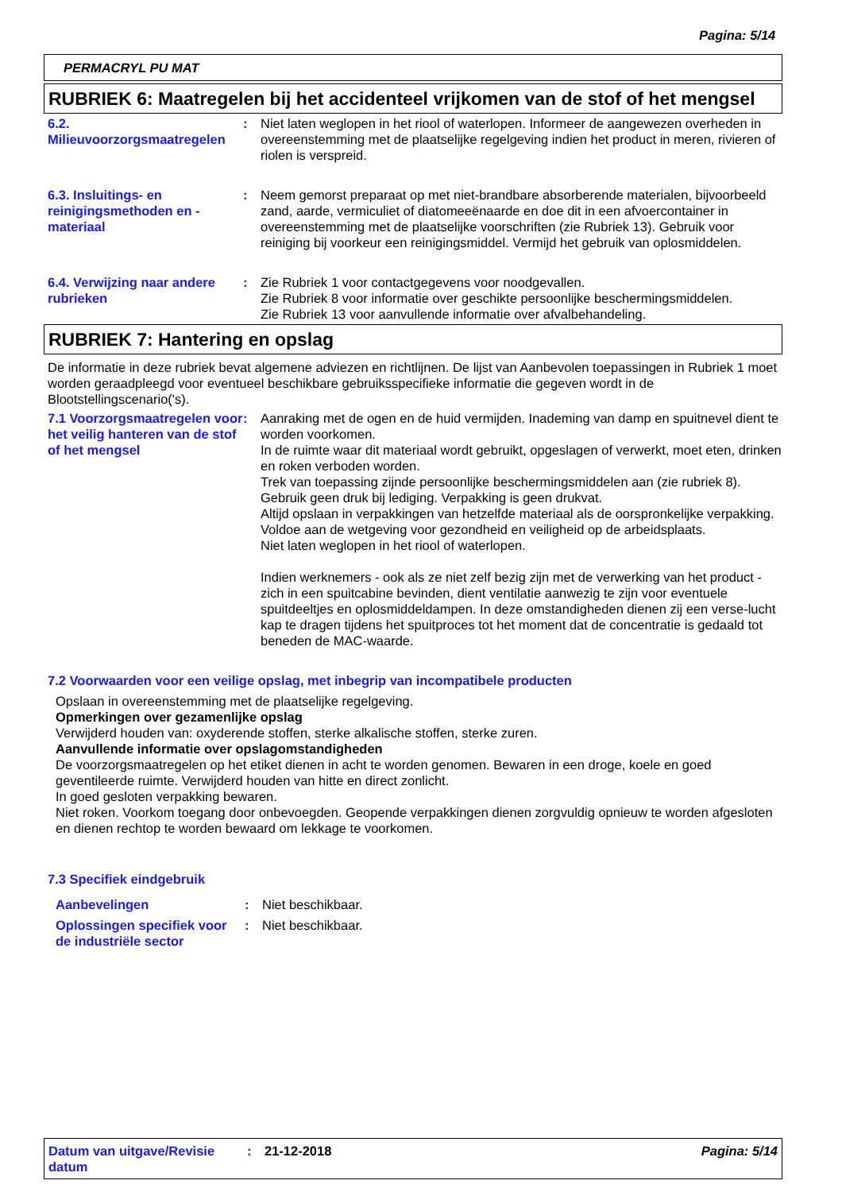Pagina: 5/14
PERMACRYL PU MAT
RUBRIEK 6: Maatregelen bij het accidenteel vrijkomen van de stof of het mengsel
6.2. Milieuvoorzorgsmaatregelen
: Niet laten weglopen in het riool of waterlopen. Informeer de aangewezen overheden in overeenstemming met de plaatselijke regelgeving indien het product in meren, rivieren of riolen is verspreid.
6.3. Insluitings- en reinigingsmethoden en - materiaal
: Neem gemorst preparaat op met niet-brandbare absorberende materialen, bijvoorbeeld zand, aarde, vermiculiet of diatomeeënaarde en doe dit in een afvoercontainer in overeenstemming met de plaatselijke voorschriften (zie Rubriek 13). Gebruik voor reiniging bij voorkeur een reinigingsmiddel. Vermijd het gebruik van oplosmiddelen.
6.4. Verwijzing naar andere rubrieken
: Zie Rubriek 1 voor contactgegevens voor noodgevallen.
Zie Rubriek 8 voor informatie over geschikte persoonlijke beschermingsmiddelen.
Zie Rubriek 13 voor aanvullende informatie over afvalbehandeling.
RUBRIEK 7: Hantering en opslag
De informatie in deze rubriek bevat algemene adviezen en richtlijnen. De lijst van Aanbevolen toepassingen in Rubriek 1 moet worden geraadpleegd voor eventueel beschikbare gebruiksspecifieke informatie die gegeven wordt in de Blootstellingscenario('s).
7.1 Voorzorgsmaatregelen voor het veilig hanteren van de stof of het mengsel
: Aanraking met de ogen en de huid vermijden. Inademing van damp en spuitnevel dient te worden voorkomen.
In de ruimte waar dit materiaal wordt gebruikt, opgeslagen of verwerkt, moet eten, drinken en roken verboden worden.
Trek van toepassing zijnde persoonlijke beschermingsmiddelen aan (zie rubriek 8).
Gebruik geen druk bij lediging. Verpakking is geen drukvat.
Altijd opslaan in verpakkingen van hetzelfde materiaal als de oorspronkelijke verpakking.
Voldoe aan de wetgeving voor gezondheid en veiligheid op de arbeidsplaats.
Niet laten weglopen in het riool of waterlopen.
Indien werknemers - ook als ze niet zelf bezig zijn met de verwerking van het product - zich in een spuitcabine bevinden, dient ventilatie aanwezig te zijn voor eventuele spuitdeeltjes en oplosmiddeldampen. In deze omstandigheden dienen zij een verse-lucht kap te dragen tijdens het spuitproces tot het moment dat de concentratie is gedaald tot beneden de MAC-waarde.
7.2 Voorwaarden voor een veilige opslag, met inbegrip van incompatibele producten
Opslaan in overeenstemming met de plaatselijke regelgeving.
Opmerkingen over gezamenlijke opslag
Verwijderd houden van: oxyderende stoffen, sterke alkalische stoffen, sterke zuren.
Aanvullende informatie over opslagomstandigheden
De voorzorgsmaatregelen op het etiket dienen in acht te worden genomen. Bewaren in een droge, koele en goed geventileerde ruimte. Verwijderd houden van hitte en direct zonlicht.
In goed gesloten verpakking bewaren.
Niet roken. Voorkom toegang door onbevoegden. Geopende verpakkingen dienen zorgvuldig opnieuw te worden afgesloten en dienen rechtop te worden bewaard om lekkage te voorkomen.
7.3 Specifiek eindgebruik
Aanbevelingen : Niet beschikbaar.
Oplossingen specifiek voor de industriële sector
: Niet beschikbaar.
Datum van uitgave/Revisie datum
: 21-12-2018 Pagina: 5/14